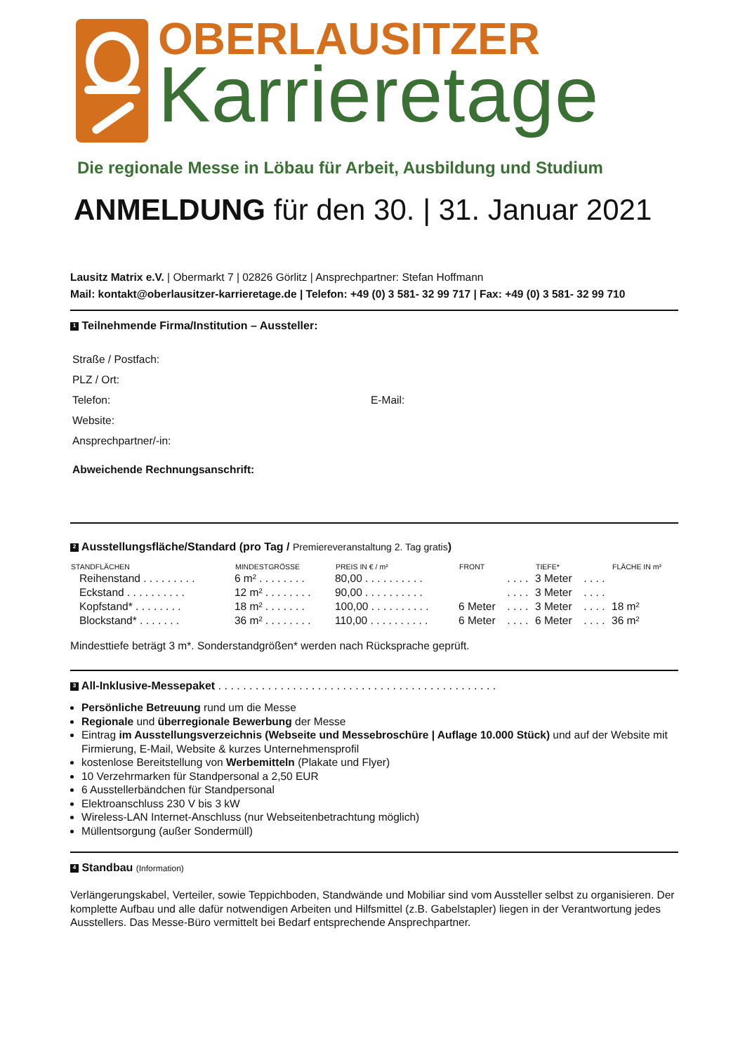OBERLAUSITZER
Karrieretage
Die regionale Messe in Löbau für Arbeit, Ausbildung und Studium
ANMELDUNG für den 30. | 31. Januar 2021
Lausitz Matrix e.V. | Obermarkt 7 | 02826 Görlitz | Ansprechpartner: Stefan Hoffmann
Mail: kontakt@oberlausitzer-karrieretage.de | Telefon: +49 (0) 3 581- 32 99 717 | Fax: +49 (0) 3 581- 32 99 710
1 Teilnehmende Firma/Institution – Aussteller:
Straße / Postfach:
PLZ / Ort:
Telefon: E-Mail:
Website:
Ansprechpartner/-in:
Abweichende Rechnungsanschrift:
2 Ausstellungsfläche/Standard (pro Tag / Premiereveranstaltung 2. Tag gratis)
| STANDFLÄCHEN | MINDESTGRÖSSE | PREIS IN € / m² | FRONT | | TIEFE* | | FLÄCHE IN m² |
| --- | --- | --- | --- | --- | --- | --- | --- |
| Reihenstand . . . . . . . . . | 6 m² . . . . . . . . | 80,00 . . . . . . . . . . | | . . . . | 3 Meter | . . . . | |
| Eckstand . . . . . . . . . . | 12 m² . . . . . . . . | 90,00 . . . . . . . . . . | | . . . . | 3 Meter | . . . . | |
| Kopfstand* . . . . . . . . | 18 m² . . . . . . . | 100,00 . . . . . . . . . . | 6 Meter | . . . . | 3 Meter | . . . . | 18 m² |
| Blockstand* . . . . . . . | 36 m² . . . . . . . . | 110,00 . . . . . . . . . . | 6 Meter | . . . . | 6 Meter | . . . . | 36 m² |
Mindesttiefe beträgt 3 m*. Sonderstandgrößen* werden nach Rücksprache geprüft.
3 All-Inklusive-Messepaket . . . . . . . . . . . . . . . . . . . . . . . . . . . . . . . . . . . . . . . . . . . . .
Persönliche Betreuung rund um die Messe
Regionale und überregionale Bewerbung der Messe
Eintrag im Ausstellungsverzeichnis (Webseite und Messebroschüre | Auflage 10.000 Stück) und auf der Website mit Firmierung, E-Mail, Website & kurzes Unternehmensprofil
kostenlose Bereitstellung von Werbemitteln (Plakate und Flyer)
10 Verzehrmarken für Standpersonal a 2,50 EUR
6 Ausstellerbändchen für Standpersonal
Elektroanschluss 230 V bis 3 kW
Wireless-LAN Internet-Anschluss (nur Webseitenbetrachtung möglich)
Müllentsorgung (außer Sondermüll)
4 Standbau (Information)
Verlängerungskabel, Verteiler, sowie Teppichboden, Standwände und Mobiliar sind vom Aussteller selbst zu organisieren. Der komplette Aufbau und alle dafür notwendigen Arbeiten und Hilfsmittel (z.B. Gabelstapler) liegen in der Verantwortung jedes Ausstellers. Das Messe-Büro vermittelt bei Bedarf entsprechende Ansprechpartner.